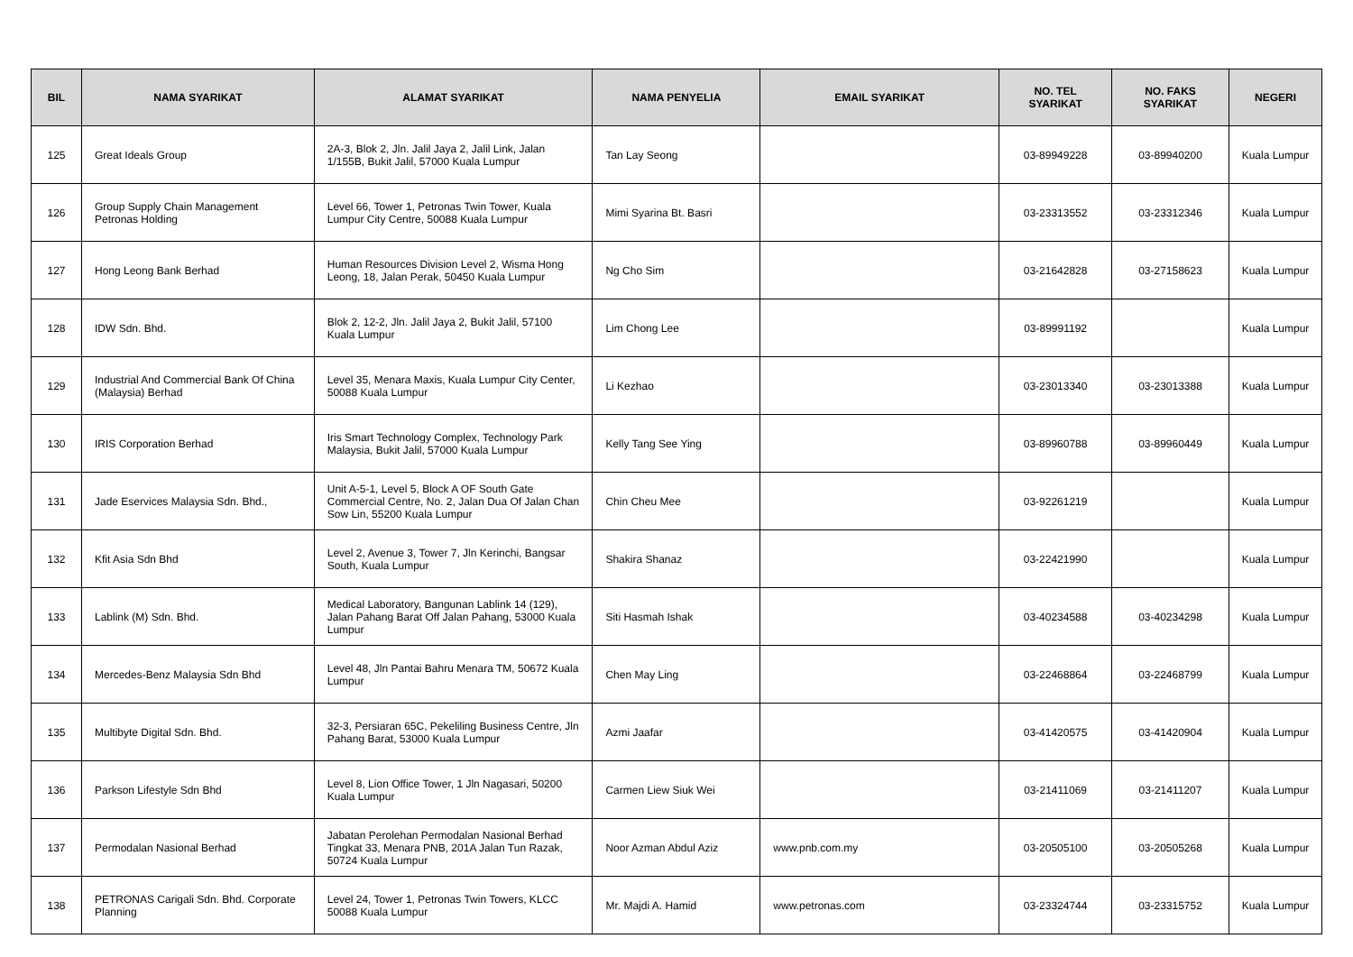| BIL | NAMA SYARIKAT | ALAMAT SYARIKAT | NAMA PENYELIA | EMAIL SYARIKAT | NO. TEL SYARIKAT | NO. FAKS SYARIKAT | NEGERI |
| --- | --- | --- | --- | --- | --- | --- | --- |
| 125 | Great Ideals Group | 2A-3, Blok 2, Jln. Jalil Jaya 2, Jalil Link, Jalan 1/155B, Bukit Jalil, 57000 Kuala Lumpur | Tan Lay Seong | | 03-89949228 | 03-89940200 | Kuala Lumpur |
| 126 | Group Supply Chain Management Petronas Holding | Level 66, Tower 1, Petronas Twin Tower, Kuala Lumpur City Centre, 50088 Kuala Lumpur | Mimi Syarina Bt. Basri | | 03-23313552 | 03-23312346 | Kuala Lumpur |
| 127 | Hong Leong Bank Berhad | Human Resources Division Level 2, Wisma Hong Leong, 18, Jalan Perak, 50450 Kuala Lumpur | Ng Cho Sim | | 03-21642828 | 03-27158623 | Kuala Lumpur |
| 128 | IDW Sdn. Bhd. | Blok 2, 12-2, Jln. Jalil Jaya 2, Bukit Jalil, 57100 Kuala Lumpur | Lim Chong Lee | | 03-89991192 | | Kuala Lumpur |
| 129 | Industrial And Commercial Bank Of China (Malaysia) Berhad | Level 35, Menara Maxis, Kuala Lumpur City Center, 50088 Kuala Lumpur | Li Kezhao | | 03-23013340 | 03-23013388 | Kuala Lumpur |
| 130 | IRIS Corporation Berhad | Iris Smart Technology Complex, Technology Park Malaysia, Bukit Jalil, 57000 Kuala Lumpur | Kelly Tang See Ying | | 03-89960788 | 03-89960449 | Kuala Lumpur |
| 131 | Jade Eservices Malaysia Sdn. Bhd., | Unit A-5-1, Level 5, Block A OF South Gate Commercial Centre, No. 2, Jalan Dua Of Jalan Chan Sow Lin, 55200 Kuala Lumpur | Chin Cheu Mee | | 03-92261219 | | Kuala Lumpur |
| 132 | Kfit Asia Sdn Bhd | Level 2, Avenue 3, Tower 7, Jln Kerinchi, Bangsar South, Kuala Lumpur | Shakira Shanaz | | 03-22421990 | | Kuala Lumpur |
| 133 | Lablink (M) Sdn. Bhd. | Medical Laboratory, Bangunan Lablink 14 (129), Jalan Pahang Barat Off Jalan Pahang, 53000 Kuala Lumpur | Siti Hasmah Ishak | | 03-40234588 | 03-40234298 | Kuala Lumpur |
| 134 | Mercedes-Benz Malaysia Sdn Bhd | Level 48, Jln Pantai Bahru Menara TM, 50672 Kuala Lumpur | Chen May Ling | | 03-22468864 | 03-22468799 | Kuala Lumpur |
| 135 | Multibyte Digital Sdn. Bhd. | 32-3, Persiaran 65C, Pekeliling Business Centre, Jln Pahang Barat, 53000 Kuala Lumpur | Azmi Jaafar | | 03-41420575 | 03-41420904 | Kuala Lumpur |
| 136 | Parkson Lifestyle Sdn Bhd | Level 8, Lion Office Tower, 1 Jln Nagasari, 50200 Kuala Lumpur | Carmen Liew Siuk Wei | | 03-21411069 | 03-21411207 | Kuala Lumpur |
| 137 | Permodalan Nasional Berhad | Jabatan Perolehan Permodalan Nasional Berhad Tingkat 33, Menara PNB, 201A Jalan Tun Razak, 50724 Kuala Lumpur | Noor Azman Abdul Aziz | www.pnb.com.my | 03-20505100 | 03-20505268 | Kuala Lumpur |
| 138 | PETRONAS Carigali Sdn. Bhd. Corporate Planning | Level 24, Tower 1, Petronas Twin Towers, KLCC 50088 Kuala Lumpur | Mr. Majdi A. Hamid | www.petronas.com | 03-23324744 | 03-23315752 | Kuala Lumpur |